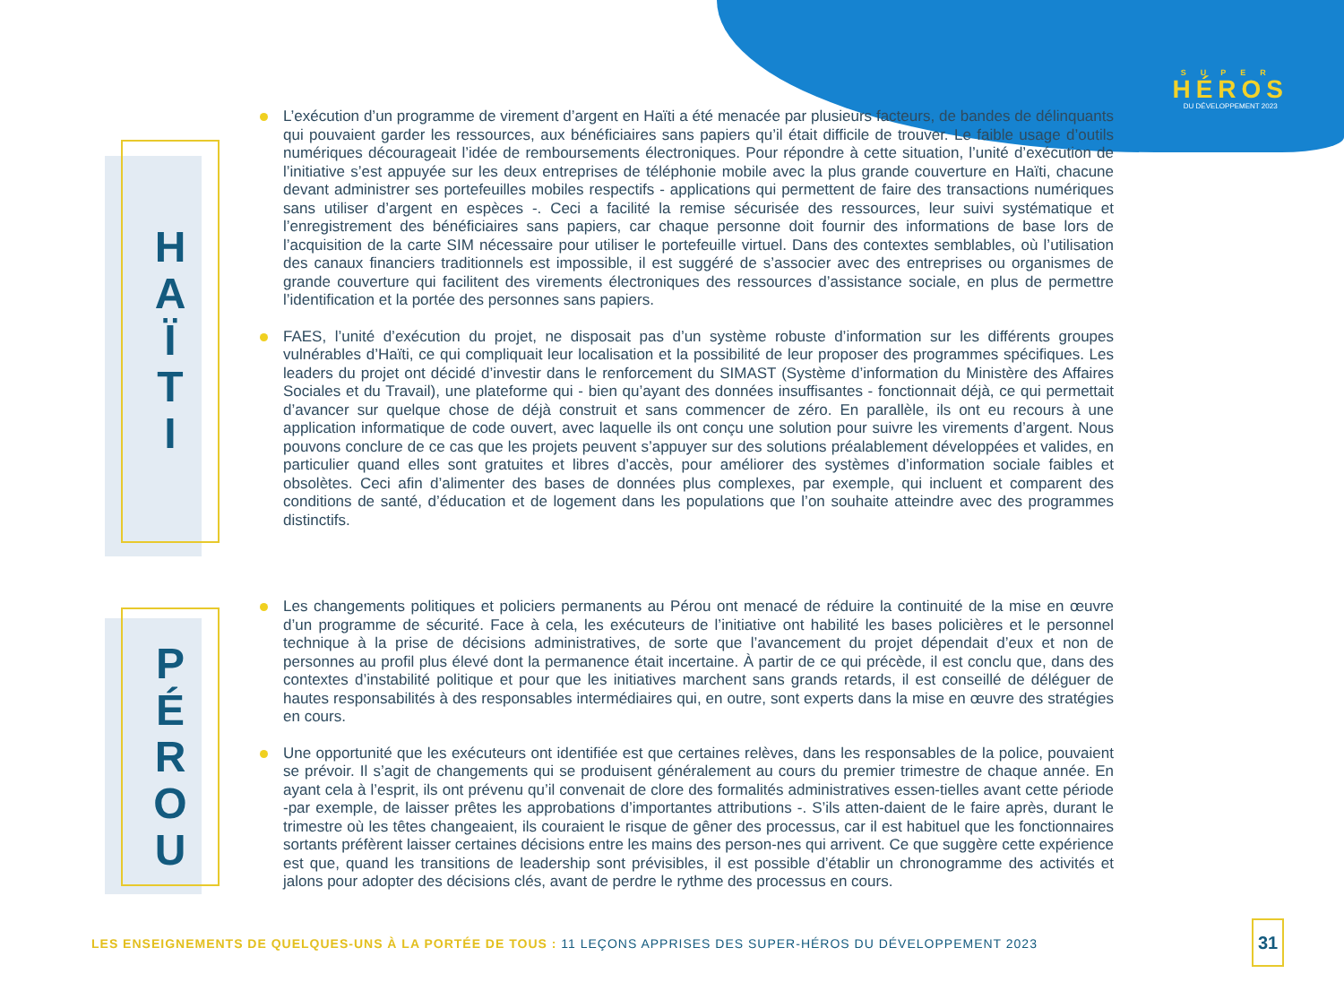SUPER
HÉROS
DU DÉVELOPPEMENT 2023
H
A
Ï
T
I
P
É
R
O
U
L’exécution d’un programme de virement d’argent en Haïti a été menacée par plusieurs facteurs, de bandes de délinquants qui pouvaient garder les ressources, aux bénéficiaires sans papiers qu’il était difficile de trouver. Le faible usage d’outils numériques décourageait l’idée de remboursements électroniques. Pour répondre à cette situation, l’unité d’exécution de l’initiative s’est appuyée sur les deux entreprises de téléphonie mobile avec la plus grande couverture en Haïti, chacune devant administrer ses portefeuilles mobiles respectifs - applications qui permettent de faire des transactions numériques sans utiliser d’argent en espèces -. Ceci a facilité la remise sécurisée des ressources, leur suivi systématique et l’enregistrement des bénéficiaires sans papiers, car chaque personne doit fournir des informations de base lors de l’acquisition de la carte SIM nécessaire pour utiliser le portefeuille virtuel. Dans des contextes semblables, où l’utilisation des canaux financiers traditionnels est impossible, il est suggéré de s’associer avec des entreprises ou organismes de grande couverture qui facilitent des virements électroniques des ressources d’assistance sociale, en plus de permettre l’identification et la portée des personnes sans papiers.
FAES, l’unité d’exécution du projet, ne disposait pas d’un système robuste d’information sur les différents groupes vulnérables d’Haïti, ce qui compliquait leur localisation et la possibilité de leur proposer des programmes spécifiques. Les leaders du projet ont décidé d’investir dans le renforcement du SIMAST (Système d’information du Ministère des Affaires Sociales et du Travail), une plateforme qui - bien qu’ayant des données insuffisantes - fonctionnait déjà, ce qui permettait d’avancer sur quelque chose de déjà construit et sans commencer de zéro. En parallèle, ils ont eu recours à une application informatique de code ouvert, avec laquelle ils ont conçu une solution pour suivre les virements d’argent. Nous pouvons conclure de ce cas que les projets peuvent s’appuyer sur des solutions préalablement développées et valides, en particulier quand elles sont gratuites et libres d’accès, pour améliorer des systèmes d’information sociale faibles et obsolètes. Ceci afin d’alimenter des bases de données plus complexes, par exemple, qui incluent et comparent des conditions de santé, d’éducation et de logement dans les populations que l’on souhaite atteindre avec des programmes distinctifs.
Les changements politiques et policiers permanents au Pérou ont menacé de réduire la continuité de la mise en œuvre d’un programme de sécurité. Face à cela, les exécuteurs de l’initiative ont habilité les bases policières et le personnel technique à la prise de décisions administratives, de sorte que l’avancement du projet dépendait d’eux et non de personnes au profil plus élevé dont la permanence était incertaine. À partir de ce qui précède, il est conclu que, dans des contextes d’instabilité politique et pour que les initiatives marchent sans grands retards, il est conseillé de déléguer de hautes responsabilités à des responsables intermédiaires qui, en outre, sont experts dans la mise en œuvre des stratégies en cours.
Une opportunité que les exécuteurs ont identifiée est que certaines relèves, dans les responsables de la police, pouvaient se prévoir. Il s’agit de changements qui se produisent généralement au cours du premier trimestre de chaque année. En ayant cela à l’esprit, ils ont prévenu qu’il convenait de clore des formalités administratives essen-tielles avant cette période -par exemple, de laisser prêtes les approbations d’importantes attributions -. S’ils atten-daient de le faire après, durant le trimestre où les têtes changeaient, ils couraient le risque de gêner des processus, car il est habituel que les fonctionnaires sortants préfèrent laisser certaines décisions entre les mains des person-nes qui arrivent. Ce que suggère cette expérience est que, quand les transitions de leadership sont prévisibles, il est possible d’établir un chronogramme des activités et jalons pour adopter des décisions clés, avant de perdre le rythme des processus en cours.
LES ENSEIGNEMENTS DE QUELQUES-UNS À LA PORTÉE DE TOUS : 11 LEÇONS APPRISES DES SUPER-HÉROS DU DÉVELOPPEMENT 2023
31